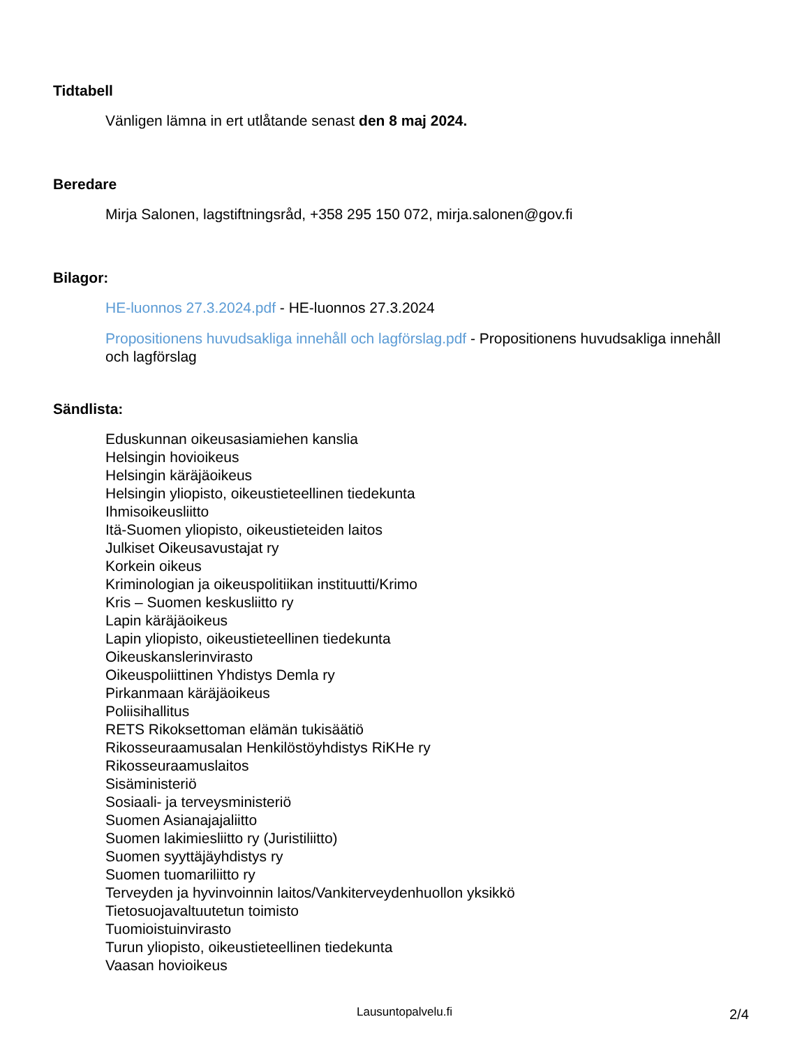Tidtabell
Vänligen lämna in ert utlåtande senast den 8 maj 2024.
Beredare
Mirja Salonen, lagstiftningsråd, +358 295 150 072, mirja.salonen@gov.fi
Bilagor:
HE-luonnos 27.3.2024.pdf - HE-luonnos 27.3.2024
Propositionens huvudsakliga innehåll och lagförslag.pdf - Propositionens huvudsakliga innehåll och lagförslag
Sändlista:
Eduskunnan oikeusasiamiehen kanslia
Helsingin hovioikeus
Helsingin käräjäoikeus
Helsingin yliopisto, oikeustieteellinen tiedekunta
Ihmisoikeusliitto
Itä-Suomen yliopisto, oikeustieteiden laitos
Julkiset Oikeusavustajat ry
Korkein oikeus
Kriminologian ja oikeuspolitiikan instituutti/Krimo
Kris – Suomen keskusliitto ry
Lapin käräjäoikeus
Lapin yliopisto, oikeustieteellinen tiedekunta
Oikeuskanslerinvirasto
Oikeuspoliittinen Yhdistys Demla ry
Pirkanmaan käräjäoikeus
Poliisihallitus
RETS Rikoksettoman elämän tukisäätiö
Rikosseuraamusalan Henkilöstöyhdistys RiKHe ry
Rikosseuraamuslaitos
Sisäministeriö
Sosiaali- ja terveysministeriö
Suomen Asianajajaliitto
Suomen lakimiesliitto ry (Juristiliitto)
Suomen syyttäjäyhdistys ry
Suomen tuomariliitto ry
Terveyden ja hyvinvoinnin laitos/Vankiterveydenhuollon yksikkö
Tietosuojavaltuutetun toimisto
Tuomioistuinvirasto
Turun yliopisto, oikeustieteellinen tiedekunta
Vaasan hovioikeus
Lausuntopalvelu.fi 2/4